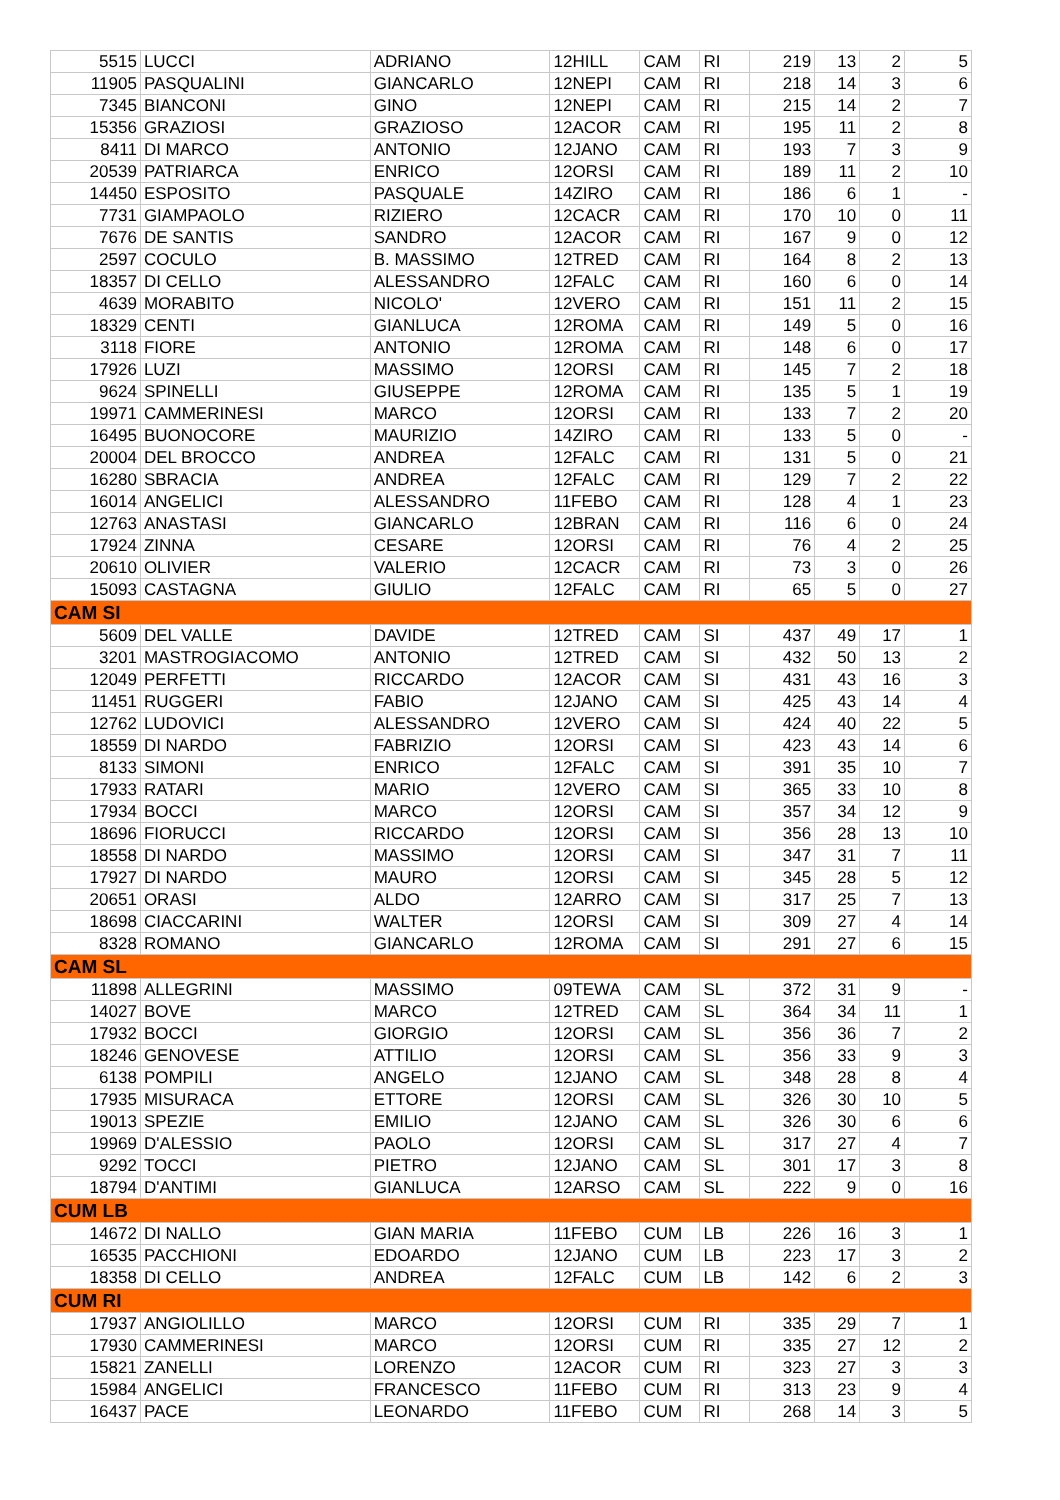| 5515 | LUCCI | ADRIANO | 12HILL | CAM | RI | 219 | 13 | 2 | 5 |
| 11905 | PASQUALINI | GIANCARLO | 12NEPI | CAM | RI | 218 | 14 | 3 | 6 |
| 7345 | BIANCONI | GINO | 12NEPI | CAM | RI | 215 | 14 | 2 | 7 |
| 15356 | GRAZIOSI | GRAZIOSO | 12ACOR | CAM | RI | 195 | 11 | 2 | 8 |
| 8411 | DI MARCO | ANTONIO | 12JANO | CAM | RI | 193 | 7 | 3 | 9 |
| 20539 | PATRIARCA | ENRICO | 12ORSI | CAM | RI | 189 | 11 | 2 | 10 |
| 14450 | ESPOSITO | PASQUALE | 14ZIRO | CAM | RI | 186 | 6 | 1 | - |
| 7731 | GIAMPAOLO | RIZIERO | 12CACR | CAM | RI | 170 | 10 | 0 | 11 |
| 7676 | DE SANTIS | SANDRO | 12ACOR | CAM | RI | 167 | 9 | 0 | 12 |
| 2597 | COCULO | B. MASSIMO | 12TRED | CAM | RI | 164 | 8 | 2 | 13 |
| 18357 | DI CELLO | ALESSANDRO | 12FALC | CAM | RI | 160 | 6 | 0 | 14 |
| 4639 | MORABITO | NICOLO' | 12VERO | CAM | RI | 151 | 11 | 2 | 15 |
| 18329 | CENTI | GIANLUCA | 12ROMA | CAM | RI | 149 | 5 | 0 | 16 |
| 3118 | FIORE | ANTONIO | 12ROMA | CAM | RI | 148 | 6 | 0 | 17 |
| 17926 | LUZI | MASSIMO | 12ORSI | CAM | RI | 145 | 7 | 2 | 18 |
| 9624 | SPINELLI | GIUSEPPE | 12ROMA | CAM | RI | 135 | 5 | 1 | 19 |
| 19971 | CAMMERINESI | MARCO | 12ORSI | CAM | RI | 133 | 7 | 2 | 20 |
| 16495 | BUONOCORE | MAURIZIO | 14ZIRO | CAM | RI | 133 | 5 | 0 | - |
| 20004 | DEL BROCCO | ANDREA | 12FALC | CAM | RI | 131 | 5 | 0 | 21 |
| 16280 | SBRACIA | ANDREA | 12FALC | CAM | RI | 129 | 7 | 2 | 22 |
| 16014 | ANGELICI | ALESSANDRO | 11FEBO | CAM | RI | 128 | 4 | 1 | 23 |
| 12763 | ANASTASI | GIANCARLO | 12BRAN | CAM | RI | 116 | 6 | 0 | 24 |
| 17924 | ZINNA | CESARE | 12ORSI | CAM | RI | 76 | 4 | 2 | 25 |
| 20610 | OLIVIER | VALERIO | 12CACR | CAM | RI | 73 | 3 | 0 | 26 |
| 15093 | CASTAGNA | GIULIO | 12FALC | CAM | RI | 65 | 5 | 0 | 27 |
| CAM SI | | | | | | | | | |
| 5609 | DEL VALLE | DAVIDE | 12TRED | CAM | SI | 437 | 49 | 17 | 1 |
| 3201 | MASTROGIACOMO | ANTONIO | 12TRED | CAM | SI | 432 | 50 | 13 | 2 |
| 12049 | PERFETTI | RICCARDO | 12ACOR | CAM | SI | 431 | 43 | 16 | 3 |
| 11451 | RUGGERI | FABIO | 12JANO | CAM | SI | 425 | 43 | 14 | 4 |
| 12762 | LUDOVICI | ALESSANDRO | 12VERO | CAM | SI | 424 | 40 | 22 | 5 |
| 18559 | DI NARDO | FABRIZIO | 12ORSI | CAM | SI | 423 | 43 | 14 | 6 |
| 8133 | SIMONI | ENRICO | 12FALC | CAM | SI | 391 | 35 | 10 | 7 |
| 17933 | RATARI | MARIO | 12VERO | CAM | SI | 365 | 33 | 10 | 8 |
| 17934 | BOCCI | MARCO | 12ORSI | CAM | SI | 357 | 34 | 12 | 9 |
| 18696 | FIORUCCI | RICCARDO | 12ORSI | CAM | SI | 356 | 28 | 13 | 10 |
| 18558 | DI NARDO | MASSIMO | 12ORSI | CAM | SI | 347 | 31 | 7 | 11 |
| 17927 | DI NARDO | MAURO | 12ORSI | CAM | SI | 345 | 28 | 5 | 12 |
| 20651 | ORASI | ALDO | 12ARRO | CAM | SI | 317 | 25 | 7 | 13 |
| 18698 | CIACCARINI | WALTER | 12ORSI | CAM | SI | 309 | 27 | 4 | 14 |
| 8328 | ROMANO | GIANCARLO | 12ROMA | CAM | SI | 291 | 27 | 6 | 15 |
| CAM SL | | | | | | | | | |
| 11898 | ALLEGRINI | MASSIMO | 09TEWA | CAM | SL | 372 | 31 | 9 | - |
| 14027 | BOVE | MARCO | 12TRED | CAM | SL | 364 | 34 | 11 | 1 |
| 17932 | BOCCI | GIORGIO | 12ORSI | CAM | SL | 356 | 36 | 7 | 2 |
| 18246 | GENOVESE | ATTILIO | 12ORSI | CAM | SL | 356 | 33 | 9 | 3 |
| 6138 | POMPILI | ANGELO | 12JANO | CAM | SL | 348 | 28 | 8 | 4 |
| 17935 | MISURACA | ETTORE | 12ORSI | CAM | SL | 326 | 30 | 10 | 5 |
| 19013 | SPEZIE | EMILIO | 12JANO | CAM | SL | 326 | 30 | 6 | 6 |
| 19969 | D'ALESSIO | PAOLO | 12ORSI | CAM | SL | 317 | 27 | 4 | 7 |
| 9292 | TOCCI | PIETRO | 12JANO | CAM | SL | 301 | 17 | 3 | 8 |
| 18794 | D'ANTIMI | GIANLUCA | 12ARSO | CAM | SL | 222 | 9 | 0 | 16 |
| CUM LB | | | | | | | | | |
| 14672 | DI NALLO | GIAN MARIA | 11FEBO | CUM | LB | 226 | 16 | 3 | 1 |
| 16535 | PACCHIONI | EDOARDO | 12JANO | CUM | LB | 223 | 17 | 3 | 2 |
| 18358 | DI CELLO | ANDREA | 12FALC | CUM | LB | 142 | 6 | 2 | 3 |
| CUM RI | | | | | | | | | |
| 17937 | ANGIOLILLO | MARCO | 12ORSI | CUM | RI | 335 | 29 | 7 | 1 |
| 17930 | CAMMERINESI | MARCO | 12ORSI | CUM | RI | 335 | 27 | 12 | 2 |
| 15821 | ZANELLI | LORENZO | 12ACOR | CUM | RI | 323 | 27 | 3 | 3 |
| 15984 | ANGELICI | FRANCESCO | 11FEBO | CUM | RI | 313 | 23 | 9 | 4 |
| 16437 | PACE | LEONARDO | 11FEBO | CUM | RI | 268 | 14 | 3 | 5 |